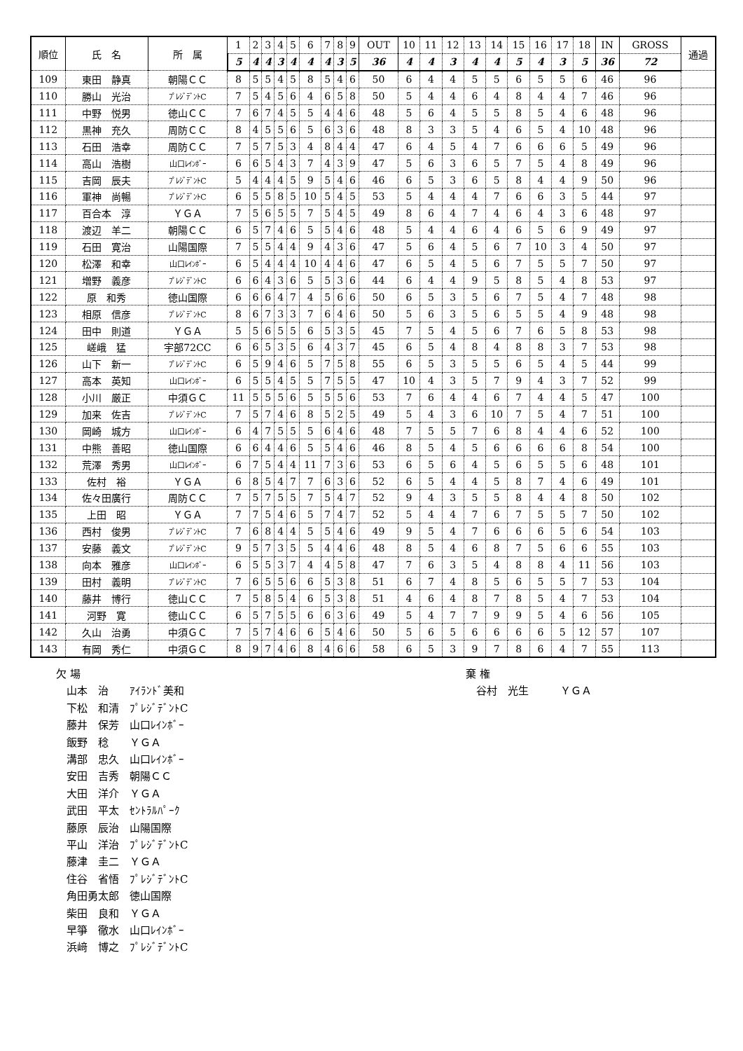| 順位 | 氏 名 | 所 属 | 1 | 2 | 3 | 4 | 5 | 6 | 7 | 8 | 9 | OUT | 10 | 11 | 12 | 13 | 14 | 15 | 16 | 17 | 18 | IN | GROSS | 通過 |
| --- | --- | --- | --- | --- | --- | --- | --- | --- | --- | --- | --- | --- | --- | --- | --- | --- | --- | --- | --- | --- | --- | --- | --- | --- |
| | | | 5 | 4 | 4 | 3 | 4 | 4 | 4 | 3 | 5 | 36 | 4 | 4 | 3 | 4 | 4 | 5 | 4 | 3 | 5 | 36 | 72 | |
| 109 | 東田 静真 | 朝陽ＣＣ | 8 | 5 | 5 | 4 | 5 | 8 | 5 | 4 | 6 | 50 | 6 | 4 | 4 | 5 | 5 | 6 | 5 | 5 | 6 | 46 | 96 | |
| 110 | 勝山 光治 | ﾌﾟﾚｼﾞﾃﾞﾝﾄC | 7 | 5 | 4 | 5 | 6 | 4 | 6 | 5 | 8 | 50 | 5 | 4 | 4 | 6 | 4 | 8 | 4 | 4 | 7 | 46 | 96 | |
| 111 | 中野 悦男 | 徳山ＣＣ | 7 | 6 | 7 | 4 | 5 | 5 | 4 | 4 | 6 | 48 | 5 | 6 | 4 | 5 | 5 | 8 | 5 | 4 | 6 | 48 | 96 | |
| 112 | 黒神 充久 | 周防ＣＣ | 8 | 4 | 5 | 5 | 6 | 5 | 6 | 3 | 6 | 48 | 8 | 3 | 3 | 5 | 4 | 6 | 5 | 4 | 10 | 48 | 96 | |
| 113 | 石田 浩幸 | 周防ＣＣ | 7 | 5 | 7 | 5 | 3 | 4 | 8 | 4 | 4 | 47 | 6 | 4 | 5 | 4 | 7 | 6 | 6 | 6 | 5 | 49 | 96 | |
| 114 | 高山 浩樹 | 山口ﾚｲﾝﾎﾞｰ | 6 | 6 | 5 | 4 | 3 | 7 | 4 | 3 | 9 | 47 | 5 | 6 | 3 | 6 | 5 | 7 | 5 | 4 | 8 | 49 | 96 | |
| 115 | 吉岡 辰夫 | ﾌﾟﾚｼﾞﾃﾞﾝﾄC | 5 | 4 | 4 | 4 | 5 | 9 | 5 | 4 | 6 | 46 | 6 | 5 | 3 | 6 | 5 | 8 | 4 | 4 | 9 | 50 | 96 | |
| 116 | 軍神 尚暢 | ﾌﾟﾚｼﾞﾃﾞﾝﾄC | 6 | 5 | 5 | 8 | 5 | 10 | 5 | 4 | 5 | 53 | 5 | 4 | 4 | 4 | 7 | 6 | 6 | 3 | 5 | 44 | 97 | |
| 117 | 百合本 淳 | ＹＧＡ | 7 | 5 | 6 | 5 | 5 | 7 | 5 | 4 | 5 | 49 | 8 | 6 | 4 | 7 | 4 | 6 | 4 | 3 | 6 | 48 | 97 | |
| 118 | 渡辺 羊二 | 朝陽ＣＣ | 6 | 5 | 7 | 4 | 6 | 5 | 5 | 4 | 6 | 48 | 5 | 4 | 4 | 6 | 4 | 6 | 5 | 6 | 9 | 49 | 97 | |
| 119 | 石田 寛治 | 山陽国際 | 7 | 5 | 5 | 4 | 4 | 9 | 4 | 3 | 6 | 47 | 5 | 6 | 4 | 5 | 6 | 7 | 10 | 3 | 4 | 50 | 97 | |
| 120 | 松澤 和幸 | 山口ﾚｲﾝﾎﾞｰ | 6 | 5 | 4 | 4 | 4 | 10 | 4 | 4 | 6 | 47 | 6 | 5 | 4 | 5 | 6 | 7 | 5 | 5 | 7 | 50 | 97 | |
| 121 | 増野 義彦 | ﾌﾟﾚｼﾞﾃﾞﾝﾄC | 6 | 6 | 4 | 3 | 6 | 5 | 5 | 3 | 6 | 44 | 6 | 4 | 4 | 9 | 5 | 8 | 5 | 4 | 8 | 53 | 97 | |
| 122 | 原 和秀 | 徳山国際 | 6 | 6 | 6 | 4 | 7 | 4 | 5 | 6 | 6 | 50 | 6 | 5 | 3 | 5 | 6 | 7 | 5 | 4 | 7 | 48 | 98 | |
| 123 | 相原 信彦 | ﾌﾟﾚｼﾞﾃﾞﾝﾄC | 8 | 6 | 7 | 3 | 3 | 7 | 6 | 4 | 6 | 50 | 5 | 6 | 3 | 5 | 6 | 5 | 5 | 4 | 9 | 48 | 98 | |
| 124 | 田中 則道 | ＹＧＡ | 5 | 5 | 6 | 5 | 5 | 6 | 5 | 3 | 5 | 45 | 7 | 5 | 4 | 5 | 6 | 7 | 6 | 5 | 8 | 53 | 98 | |
| 125 | 嵯峨 猛 | 宇部72CC | 6 | 6 | 5 | 3 | 5 | 6 | 4 | 3 | 7 | 45 | 6 | 5 | 4 | 8 | 4 | 8 | 8 | 3 | 7 | 53 | 98 | |
| 126 | 山下 新一 | ﾌﾟﾚｼﾞﾃﾞﾝﾄC | 6 | 5 | 9 | 4 | 6 | 5 | 7 | 5 | 8 | 55 | 6 | 5 | 3 | 5 | 5 | 6 | 5 | 4 | 5 | 44 | 99 | |
| 127 | 高本 英知 | 山口ﾚｲﾝﾎﾞｰ | 6 | 5 | 5 | 4 | 5 | 5 | 7 | 5 | 5 | 47 | 10 | 4 | 3 | 5 | 7 | 9 | 4 | 3 | 7 | 52 | 99 | |
| 128 | 小川 厳正 | 中須ＧＣ | 11 | 5 | 5 | 5 | 6 | 5 | 5 | 5 | 6 | 53 | 7 | 6 | 4 | 4 | 6 | 7 | 4 | 4 | 5 | 47 | 100 | |
| 129 | 加来 佐吉 | ﾌﾟﾚｼﾞﾃﾞﾝﾄC | 7 | 5 | 7 | 4 | 6 | 8 | 5 | 2 | 5 | 49 | 5 | 4 | 3 | 6 | 10 | 7 | 5 | 4 | 7 | 51 | 100 | |
| 130 | 岡崎 城方 | 山口ﾚｲﾝﾎﾞｰ | 6 | 4 | 7 | 5 | 5 | 5 | 6 | 4 | 6 | 48 | 7 | 5 | 5 | 7 | 6 | 8 | 4 | 4 | 6 | 52 | 100 | |
| 131 | 中熊 善昭 | 徳山国際 | 6 | 6 | 4 | 4 | 6 | 5 | 5 | 4 | 6 | 46 | 8 | 5 | 4 | 5 | 6 | 6 | 6 | 6 | 8 | 54 | 100 | |
| 132 | 荒澤 秀男 | 山口ﾚｲﾝﾎﾞｰ | 6 | 7 | 5 | 4 | 4 | 11 | 7 | 3 | 6 | 53 | 6 | 5 | 6 | 4 | 5 | 6 | 5 | 5 | 6 | 48 | 101 | |
| 133 | 佐村 裕 | ＹＧＡ | 6 | 8 | 5 | 4 | 7 | 7 | 6 | 3 | 6 | 52 | 6 | 5 | 4 | 4 | 5 | 8 | 7 | 4 | 6 | 49 | 101 | |
| 134 | 佐々田廣行 | 周防ＣＣ | 7 | 5 | 7 | 5 | 5 | 7 | 5 | 4 | 7 | 52 | 9 | 4 | 3 | 5 | 5 | 8 | 4 | 4 | 8 | 50 | 102 | |
| 135 | 上田 昭 | ＹＧＡ | 7 | 7 | 5 | 4 | 6 | 5 | 7 | 4 | 7 | 52 | 5 | 4 | 4 | 7 | 6 | 7 | 5 | 5 | 7 | 50 | 102 | |
| 136 | 西村 俊男 | ﾌﾟﾚｼﾞﾃﾞﾝﾄC | 7 | 6 | 8 | 4 | 4 | 5 | 5 | 4 | 6 | 49 | 9 | 5 | 4 | 7 | 6 | 6 | 6 | 5 | 6 | 54 | 103 | |
| 137 | 安藤 義文 | ﾌﾟﾚｼﾞﾃﾞﾝﾄC | 9 | 5 | 7 | 3 | 5 | 5 | 4 | 4 | 6 | 48 | 8 | 5 | 4 | 6 | 8 | 7 | 5 | 6 | 6 | 55 | 103 | |
| 138 | 向本 雅彦 | 山口ﾚｲﾝﾎﾞｰ | 6 | 5 | 5 | 3 | 7 | 4 | 4 | 5 | 8 | 47 | 7 | 6 | 3 | 5 | 4 | 8 | 8 | 4 | 11 | 56 | 103 | |
| 139 | 田村 義明 | ﾌﾟﾚｼﾞﾃﾞﾝﾄC | 7 | 6 | 5 | 5 | 6 | 6 | 5 | 3 | 8 | 51 | 6 | 7 | 4 | 8 | 5 | 6 | 5 | 5 | 7 | 53 | 104 | |
| 140 | 藤井 博行 | 徳山ＣＣ | 7 | 5 | 8 | 5 | 4 | 6 | 5 | 3 | 8 | 51 | 4 | 6 | 4 | 8 | 7 | 8 | 5 | 4 | 7 | 53 | 104 | |
| 141 | 河野 寛 | 徳山ＣＣ | 6 | 5 | 7 | 5 | 5 | 6 | 6 | 3 | 6 | 49 | 5 | 4 | 7 | 7 | 9 | 9 | 5 | 4 | 6 | 56 | 105 | |
| 142 | 久山 治勇 | 中須ＧＣ | 7 | 5 | 7 | 4 | 6 | 6 | 5 | 4 | 6 | 50 | 5 | 6 | 5 | 6 | 6 | 6 | 6 | 5 | 12 | 57 | 107 | |
| 143 | 有岡 秀仁 | 中須ＧＣ | 8 | 9 | 7 | 4 | 6 | 8 | 4 | 6 | 6 | 58 | 6 | 5 | 3 | 9 | 7 | 8 | 6 | 4 | 7 | 55 | 113 | |
欠 場
　山本　治　　ｱｲﾗﾝﾄﾞ美和
　下松　和清　ﾌﾟﾚｼﾞﾃﾞﾝﾄC
　藤井　保芳　山口ﾚｲﾝﾎﾞｰ
　飯野　稔　　ＹＧＡ
　溝部　忠久　山口ﾚｲﾝﾎﾞｰ
　安田　吉秀　朝陽ＣＣ
　大田　洋介　ＹＧＡ
　武田　平太　ｾﾝﾄﾗﾙﾊﾟｰｸ
　藤原　辰治　山陽国際
　平山　洋治　ﾌﾟﾚｼﾞﾃﾞﾝﾄC
　藤津　圭二　ＹＧＡ
　住谷　省悟　ﾌﾟﾚｼﾞﾃﾞﾝﾄC
　角田勇太郎　徳山国際
　柴田　良和　ＹＧＡ
　早箏　徹水　山口ﾚｲﾝﾎﾞｰ
　浜﨑　博之　ﾌﾟﾚｼﾞﾃﾞﾝﾄC
棄 権
　谷村　光生　　　ＹＧＡ